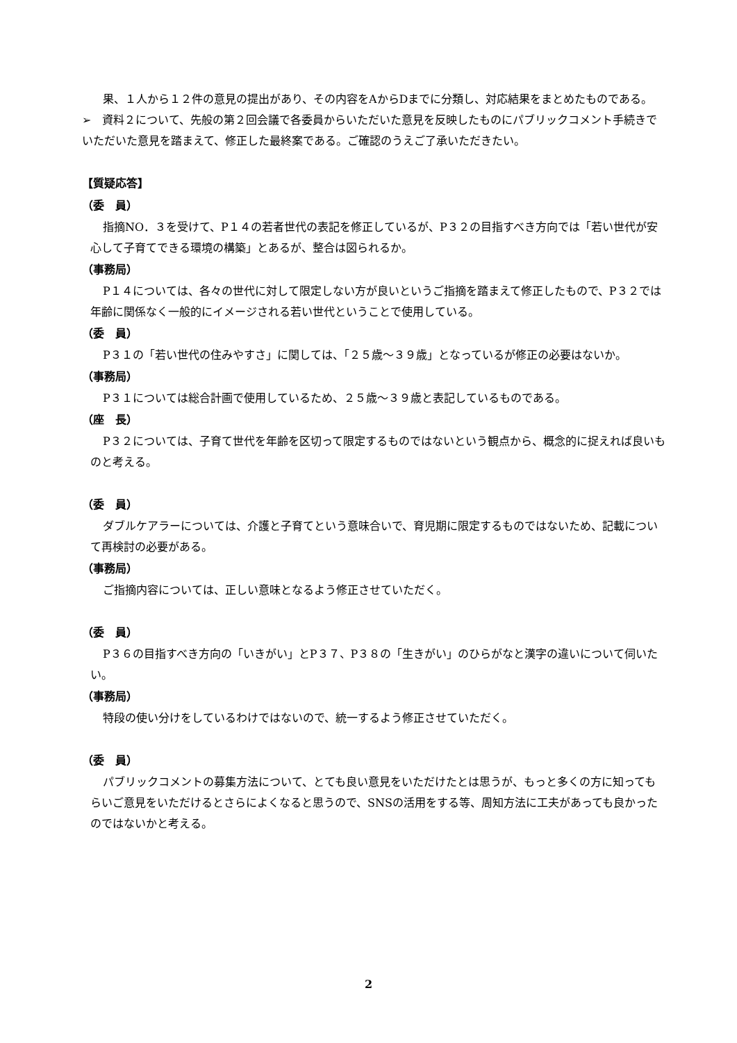果、１人から１２件の意見の提出があり、その内容をAからDまでに分類し、対応結果をまとめたものである。
➢　資料２について、先般の第２回会議で各委員からいただいた意見を反映したものにパブリックコメント手続きでいただいた意見を踏まえて、修正した最終案である。ご確認のうえご了承いただきたい。
【質疑応答】
（委　員）
指摘NO．３を受けて、P１４の若者世代の表記を修正しているが、P３２の目指すべき方向では「若い世代が安心して子育てできる環境の構築」とあるが、整合は図られるか。
（事務局）
P１４については、各々の世代に対して限定しない方が良いというご指摘を踏まえて修正したもので、P３２では年齢に関係なく一般的にイメージされる若い世代ということで使用している。
（委　員）
P３１の「若い世代の住みやすさ」に関しては、「２５歳～３９歳」となっているが修正の必要はないか。
（事務局）
P３１については総合計画で使用しているため、２５歳～３９歳と表記しているものである。
（座　長）
P３２については、子育て世代を年齢を区切って限定するものではないという観点から、概念的に捉えれば良いものと考える。
（委　員）
ダブルケアラーについては、介護と子育てという意味合いで、育児期に限定するものではないため、記載について再検討の必要がある。
（事務局）
ご指摘内容については、正しい意味となるよう修正させていただく。
（委　員）
P３６の目指すべき方向の「いきがい」とP３７、P３８の「生きがい」のひらがなと漢字の違いについて伺いたい。
（事務局）
特段の使い分けをしているわけではないので、統一するよう修正させていただく。
（委　員）
パブリックコメントの募集方法について、とても良い意見をいただけたとは思うが、もっと多くの方に知ってもらいご意見をいただけるとさらによくなると思うので、SNSの活用をする等、周知方法に工夫があっても良かったのではないかと考える。
2